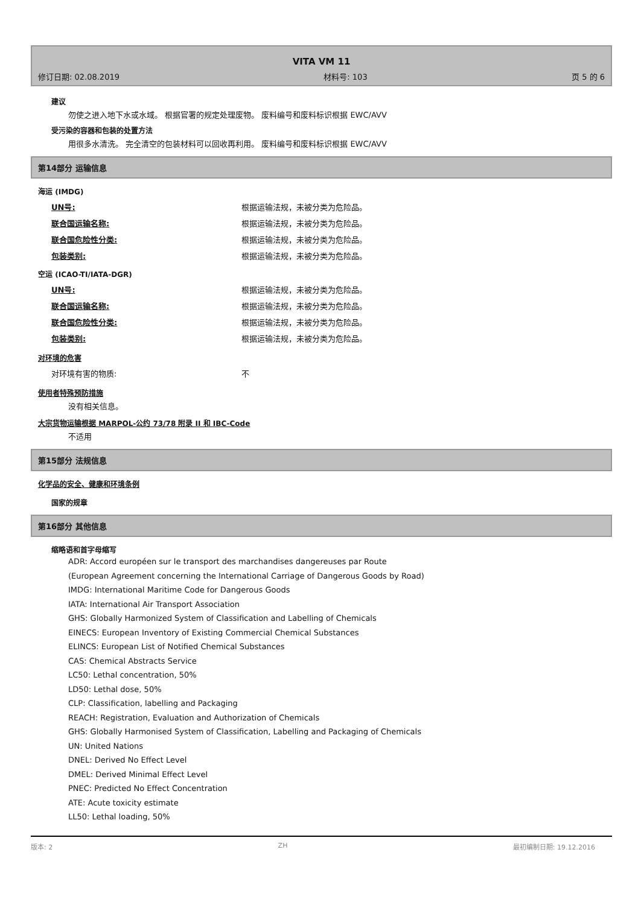VITA VM 11
修订日期: 02.08.2019 材料号: 103 页 5 的 6
建议
勿使之进入地下水或水域。 根据官署的规定处理废物。 废料编号和废料标识根据 EWC/AVV
受污染的容器和包装的处置方法
用很多水清洗。 完全清空的包装材料可以回收再利用。 废料编号和废料标识根据 EWC/AVV
第14部分 运输信息
海运 (IMDG)
UN号: 根据运输法规，未被分类为危险品。
联合国运输名称: 根据运输法规，未被分类为危险品。
联合国危险性分类: 根据运输法规，未被分类为危险品。
包装类别: 根据运输法规，未被分类为危险品。
空运 (ICAO-TI/IATA-DGR)
UN号: 根据运输法规，未被分类为危险品。
联合国运输名称: 根据运输法规，未被分类为危险品。
联合国危险性分类: 根据运输法规，未被分类为危险品。
包装类别: 根据运输法规，未被分类为危险品。
对环境的危害
对环境有害的物质: 不
使用者特殊预防措施
没有相关信息。
大宗货物运输根据 MARPOL-公约 73/78 附录 II 和 IBC-Code
不适用
第15部分 法规信息
化学品的安全、健康和环境条例
国家的规章
第16部分 其他信息
缩略语和首字母缩写
ADR: Accord européen sur le transport des marchandises dangereuses par Route
(European Agreement concerning the International Carriage of Dangerous Goods by Road)
IMDG: International Maritime Code for Dangerous Goods
IATA: International Air Transport Association
GHS: Globally Harmonized System of Classification and Labelling of Chemicals
EINECS: European Inventory of Existing Commercial Chemical Substances
ELINCS: European List of Notified Chemical Substances
CAS: Chemical Abstracts Service
LC50: Lethal concentration, 50%
LD50: Lethal dose, 50%
CLP: Classification, labelling and Packaging
REACH: Registration, Evaluation and Authorization of Chemicals
GHS: Globally Harmonised System of Classification, Labelling and Packaging of Chemicals
UN: United Nations
DNEL: Derived No Effect Level
DMEL: Derived Minimal Effect Level
PNEC: Predicted No Effect Concentration
ATE: Acute toxicity estimate
LL50: Lethal loading, 50%
版本: 2 ZH 最初编制日期: 19.12.2016